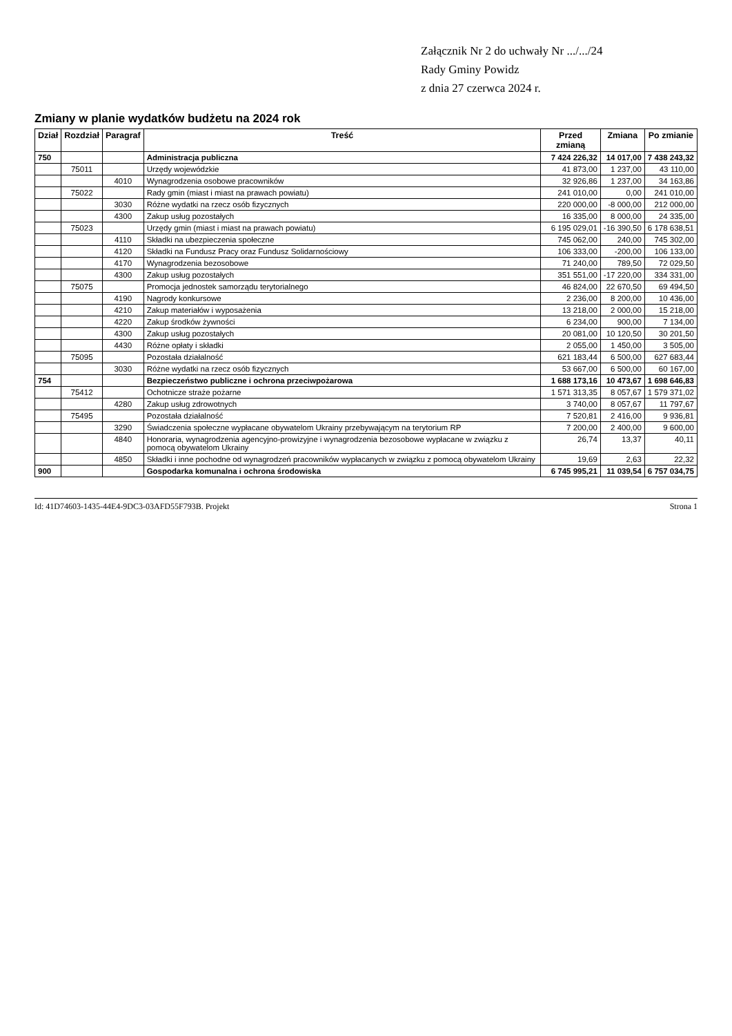Załącznik Nr 2 do uchwały Nr .../.../24
Rady Gminy Powidz
z dnia 27 czerwca 2024 r.
Zmiany w planie wydatków budżetu na 2024 rok
| Dział | Rozdział | Paragraf | Treść | Przed zmianą | Zmiana | Po zmianie |
| --- | --- | --- | --- | --- | --- | --- |
| 750 | | | Administracja publiczna | 7 424 226,32 | 14 017,00 | 7 438 243,32 |
| | 75011 | | Urzędy wojewódzkie | 41 873,00 | 1 237,00 | 43 110,00 |
| | | 4010 | Wynagrodzenia osobowe pracowników | 32 926,86 | 1 237,00 | 34 163,86 |
| | 75022 | | Rady gmin (miast i miast na prawach powiatu) | 241 010,00 | 0,00 | 241 010,00 |
| | | 3030 | Różne wydatki na rzecz osób fizycznych | 220 000,00 | -8 000,00 | 212 000,00 |
| | | 4300 | Zakup usług pozostałych | 16 335,00 | 8 000,00 | 24 335,00 |
| | 75023 | | Urzędy gmin (miast i miast na prawach powiatu) | 6 195 029,01 | -16 390,50 | 6 178 638,51 |
| | | 4110 | Składki na ubezpieczenia społeczne | 745 062,00 | 240,00 | 745 302,00 |
| | | 4120 | Składki na Fundusz Pracy oraz Fundusz Solidarnościowy | 106 333,00 | -200,00 | 106 133,00 |
| | | 4170 | Wynagrodzenia bezosobowe | 71 240,00 | 789,50 | 72 029,50 |
| | | 4300 | Zakup usług pozostałych | 351 551,00 | -17 220,00 | 334 331,00 |
| | 75075 | | Promocja jednostek samorządu terytorialnego | 46 824,00 | 22 670,50 | 69 494,50 |
| | | 4190 | Nagrody konkursowe | 2 236,00 | 8 200,00 | 10 436,00 |
| | | 4210 | Zakup materiałów i wyposażenia | 13 218,00 | 2 000,00 | 15 218,00 |
| | | 4220 | Zakup środków żywności | 6 234,00 | 900,00 | 7 134,00 |
| | | 4300 | Zakup usług pozostałych | 20 081,00 | 10 120,50 | 30 201,50 |
| | | 4430 | Różne opłaty i składki | 2 055,00 | 1 450,00 | 3 505,00 |
| | 75095 | | Pozostała działalność | 621 183,44 | 6 500,00 | 627 683,44 |
| | | 3030 | Różne wydatki na rzecz osób fizycznych | 53 667,00 | 6 500,00 | 60 167,00 |
| 754 | | | Bezpieczeństwo publiczne i ochrona przeciwpożarowa | 1 688 173,16 | 10 473,67 | 1 698 646,83 |
| | 75412 | | Ochotnicze straże pożarne | 1 571 313,35 | 8 057,67 | 1 579 371,02 |
| | | 4280 | Zakup usług zdrowotnych | 3 740,00 | 8 057,67 | 11 797,67 |
| | 75495 | | Pozostała działalność | 7 520,81 | 2 416,00 | 9 936,81 |
| | | 3290 | Świadczenia społeczne wypłacane obywatelom Ukrainy przebywającym na terytorium RP | 7 200,00 | 2 400,00 | 9 600,00 |
| | | 4840 | Honoraria, wynagrodzenia agencyjno-prowizyjne i wynagrodzenia bezosobowe wypłacane w związku z pomocą obywatelom Ukrainy | 26,74 | 13,37 | 40,11 |
| | | 4850 | Składki i inne pochodne od wynagrodzeń pracowników wypłacanych w związku z pomocą obywatelom Ukrainy | 19,69 | 2,63 | 22,32 |
| 900 | | | Gospodarka komunalna i ochrona środowiska | 6 745 995,21 | 11 039,54 | 6 757 034,75 |
Id: 41D74603-1435-44E4-9DC3-03AFD55F793B. Projekt Strona 1